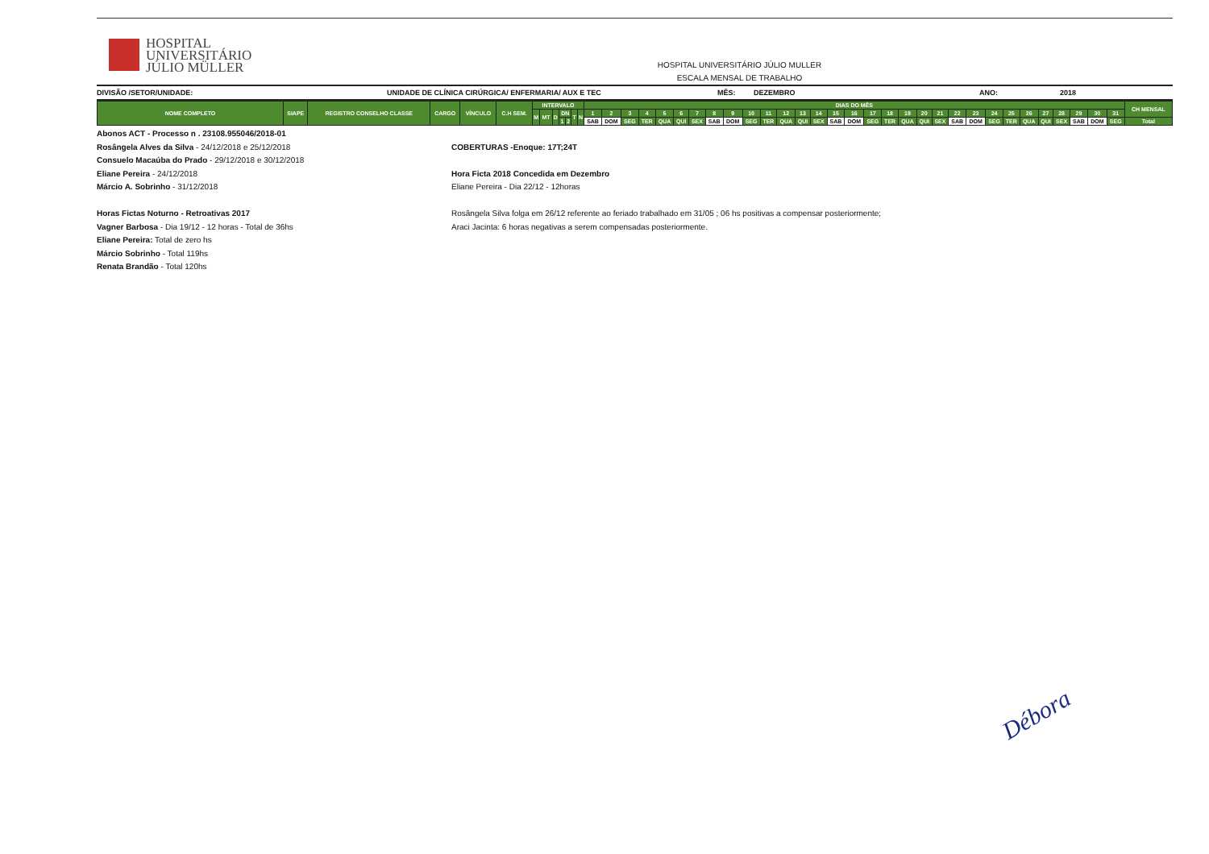HOSPITAL
UNIVERSITÁRIO
JÚLIO MÜLLER
HOSPITAL UNIVERSITÁRIO JÚLIO MULLER
ESCALA MENSAL DE TRABALHO
DIVISÃO /SETOR/UNIDADE: UNIDADE DE CLÍNICA CIRÚRGICA/ ENFERMARIA/ AUX E TEC MÊS: DEZEMBRO ANO: 2018
| NOME COMPLETO | SIAPE | REGISTRO CONSELHO CLASSE | CARGO | VÍNCULO | C.H SEM. | INTERVALO | | | | | | | DIAS DO MÊS | | | | | | | | | | | | | | | | | | | | | | | | | | | | | | | CH MENSAL |
| --- | --- | --- | --- | --- | --- | --- | --- | --- | --- | --- | --- | --- | --- | --- | --- | --- | --- | --- | --- | --- | --- | --- | --- | --- | --- | --- | --- | --- | --- | --- | --- | --- | --- | --- | --- | --- | --- | --- | --- | --- | --- | --- | --- | --- |
| | | | | | | M | MT | D | DN | | T | N | 1 | 2 | 3 | 4 | 5 | 6 | 7 | 8 | 9 | 10 | 11 | 12 | 13 | 14 | 15 | 16 | 17 | 18 | 19 | 20 | 21 | 22 | 23 | 24 | 25 | 26 | 27 | 28 | 29 | 30 | 31 | |
| | | | | | | | | | 1 | 2 | | | SAB | DOM | SEG | TER | QUA | QUI | SEX | SAB | DOM | SEG | TER | QUA | QUI | SEX | SAB | DOM | SEG | TER | QUA | QUI | SEX | SAB | DOM | SEG | TER | QUA | QUI | SEX | SAB | DOM | SEG | Total |
Abonos ACT - Processo n . 23108.955046/2018-01
Rosângela Alves da Silva - 24/12/2018 e 25/12/2018
Consuelo Macaúba do Prado - 29/12/2018 e 30/12/2018
Eliane Pereira - 24/12/2018
Márcio A. Sobrinho - 31/12/2018
Horas Fictas Noturno - Retroativas 2017
Vagner Barbosa - Dia 19/12 - 12 horas - Total de 36hs
Eliane Pereira: Total de zero hs
Márcio Sobrinho - Total 119hs
Renata Brandão - Total 120hs
COBERTURAS -Enoque: 17T;24T
Hora Ficta 2018 Concedida em Dezembro
Eliane Pereira - Dia 22/12 - 12horas
Rosângela Silva folga em 26/12 referente ao feriado trabalhado em 31/05 ; 06 hs positivas a compensar posteriormente;
Araci Jacinta: 6 horas negativas a serem compensadas posteriormente.
Débora